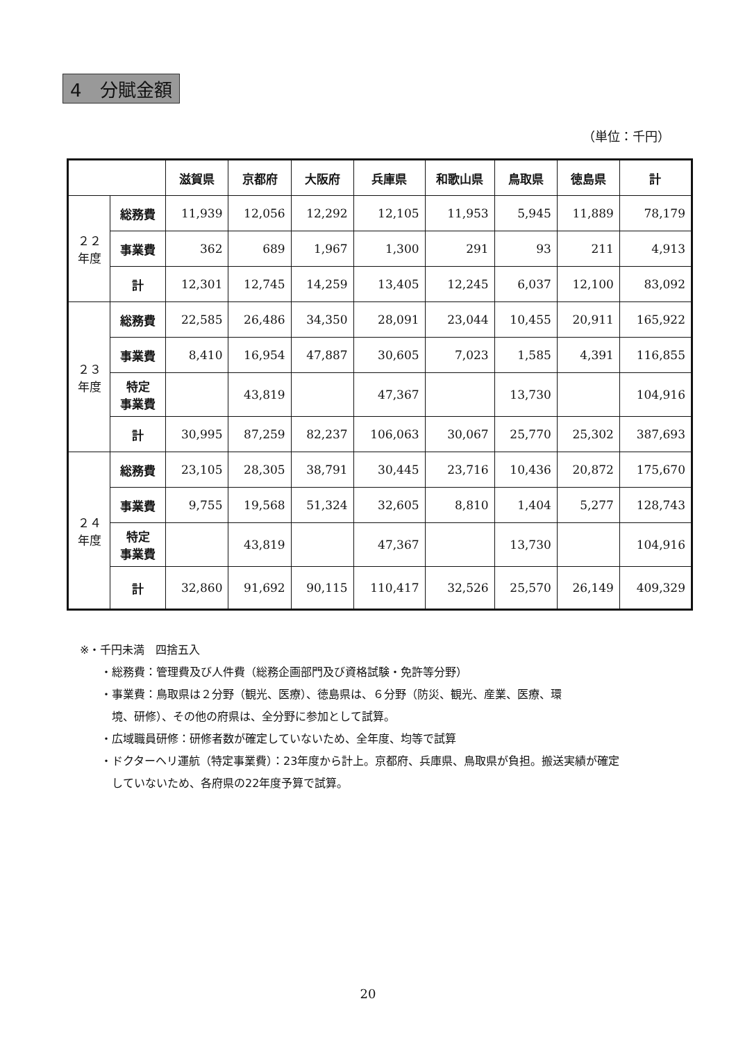4　分賦金額
（単位：千円）
| | | 滋賀県 | 京都府 | 大阪府 | 兵庫県 | 和歌山県 | 鳥取県 | 徳島県 | 計 |
| --- | --- | --- | --- | --- | --- | --- | --- | --- | --- |
| ２２ 年度 | 総務費 | 11,939 | 12,056 | 12,292 | 12,105 | 11,953 | 5,945 | 11,889 | 78,179 |
| | 事業費 | 362 | 689 | 1,967 | 1,300 | 291 | 93 | 211 | 4,913 |
| | 計 | 12,301 | 12,745 | 14,259 | 13,405 | 12,245 | 6,037 | 12,100 | 83,092 |
| ２３ 年度 | 総務費 | 22,585 | 26,486 | 34,350 | 28,091 | 23,044 | 10,455 | 20,911 | 165,922 |
| | 事業費 | 8,410 | 16,954 | 47,887 | 30,605 | 7,023 | 1,585 | 4,391 | 116,855 |
| | 特定 事業費 | | 43,819 | | 47,367 | | 13,730 | | 104,916 |
| | 計 | 30,995 | 87,259 | 82,237 | 106,063 | 30,067 | 25,770 | 25,302 | 387,693 |
| ２４ 年度 | 総務費 | 23,105 | 28,305 | 38,791 | 30,445 | 23,716 | 10,436 | 20,872 | 175,670 |
| | 事業費 | 9,755 | 19,568 | 51,324 | 32,605 | 8,810 | 1,404 | 5,277 | 128,743 |
| | 特定 事業費 | | 43,819 | | 47,367 | | 13,730 | | 104,916 |
| | 計 | 32,860 | 91,692 | 90,115 | 110,417 | 32,526 | 25,570 | 26,149 | 409,329 |
※・千円未満　四捨五入
・総務費：管理費及び人件費（総務企画部門及び資格試験・免許等分野）
・事業費：鳥取県は２分野（観光、医療）、徳島県は、６分野（防災、観光、産業、医療、環
　境、研修）、その他の府県は、全分野に参加として試算。
・広域職員研修：研修者数が確定していないため、全年度、均等で試算
・ドクターヘリ運航（特定事業費）：23年度から計上。京都府、兵庫県、鳥取県が負担。搬送実績が確定
　していないため、各府県の22年度予算で試算。
20